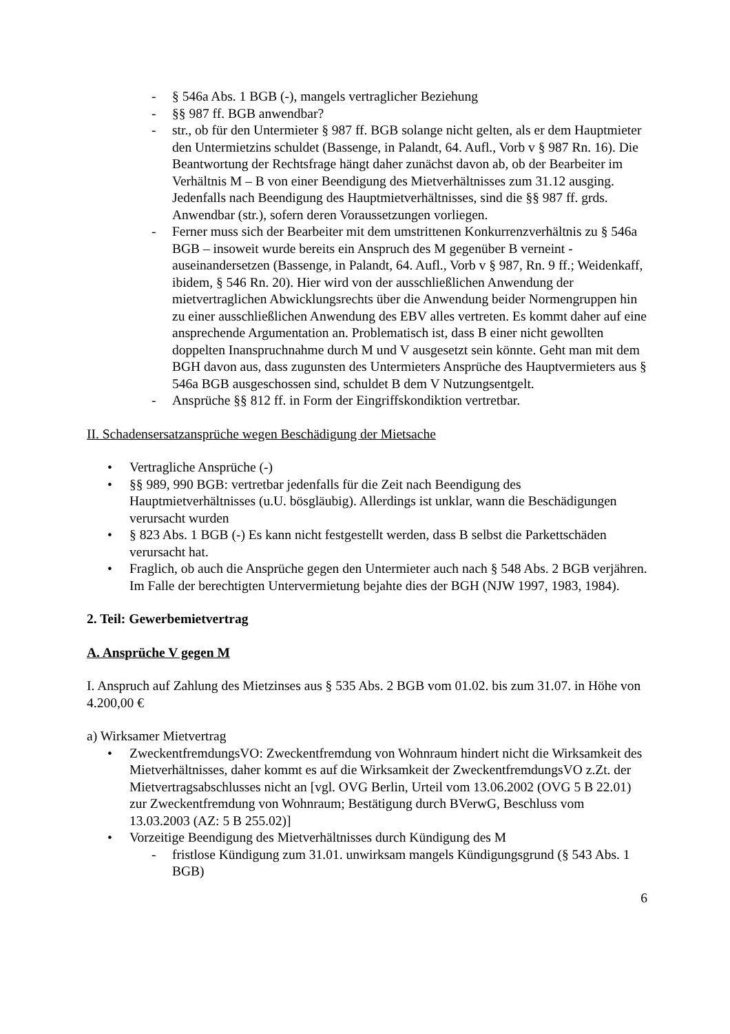- § 546a Abs. 1 BGB (-), mangels vertraglicher Beziehung
- §§ 987 ff. BGB anwendbar?
- str., ob für den Untermieter § 987 ff. BGB solange nicht gelten, als er dem Hauptmieter den Untermietzins schuldet (Bassenge, in Palandt, 64. Aufl., Vorb v § 987 Rn. 16). Die Beantwortung der Rechtsfrage hängt daher zunächst davon ab, ob der Bearbeiter im Verhältnis M – B von einer Beendigung des Mietverhältnisses zum 31.12 ausging. Jedenfalls nach Beendigung des Hauptmietverhältnisses, sind die §§ 987 ff. grds. Anwendbar (str.), sofern deren Voraussetzungen vorliegen.
- Ferner muss sich der Bearbeiter mit dem umstrittenen Konkurrenzverhältnis zu § 546a BGB – insoweit wurde bereits ein Anspruch des M gegenüber B verneint - auseinandersetzen (Bassenge, in Palandt, 64. Aufl., Vorb v § 987, Rn. 9 ff.; Weidenkaff, ibidem, § 546 Rn. 20). Hier wird von der ausschließlichen Anwendung der mietvertraglichen Abwicklungsrechts über die Anwendung beider Normengruppen hin zu einer ausschließlichen Anwendung des EBV alles vertreten. Es kommt daher auf eine ansprechende Argumentation an. Problematisch ist, dass B einer nicht gewollten doppelten Inanspruchnahme durch M und V ausgesetzt sein könnte. Geht man mit dem BGH davon aus, dass zugunsten des Untermieters Ansprüche des Hauptvermieters aus § 546a BGB ausgeschossen sind, schuldet B dem V Nutzungsentgelt.
- Ansprüche §§ 812 ff. in Form der Eingriffskondiktion vertretbar.
II. Schadensersatzansprüche wegen Beschädigung der Mietsache
• Vertragliche Ansprüche (-)
• §§ 989, 990 BGB: vertretbar jedenfalls für die Zeit nach Beendigung des Hauptmietverhältnisses (u.U. bösgläubig). Allerdings ist unklar, wann die Beschädigungen verursacht wurden
• § 823 Abs. 1 BGB (-) Es kann nicht festgestellt werden, dass B selbst die Parkettschäden verursacht hat.
• Fraglich, ob auch die Ansprüche gegen den Untermieter auch nach § 548 Abs. 2 BGB verjähren. Im Falle der berechtigten Untervermietung bejahte dies der BGH (NJW 1997, 1983, 1984).
2. Teil: Gewerbemietvertrag
A. Ansprüche V gegen M
I. Anspruch auf Zahlung des Mietzinses aus § 535 Abs. 2 BGB vom 01.02. bis zum 31.07. in Höhe von 4.200,00 €
a) Wirksamer Mietvertrag
• ZweckentfremdungsVO: Zweckentfremdung von Wohnraum hindert nicht die Wirksamkeit des Mietverhältnisses, daher kommt es auf die Wirksamkeit der ZweckentfremdungsVO z.Zt. der Mietvertragsabschlusses nicht an [vgl. OVG Berlin, Urteil vom 13.06.2002 (OVG 5 B 22.01) zur Zweckentfremdung von Wohnraum; Bestätigung durch BVerwG, Beschluss vom 13.03.2003 (AZ: 5 B 255.02)]
• Vorzeitige Beendigung des Mietverhältnisses durch Kündigung des M
- fristlose Kündigung zum 31.01. unwirksam mangels Kündigungsgrund (§ 543 Abs. 1 BGB)
6